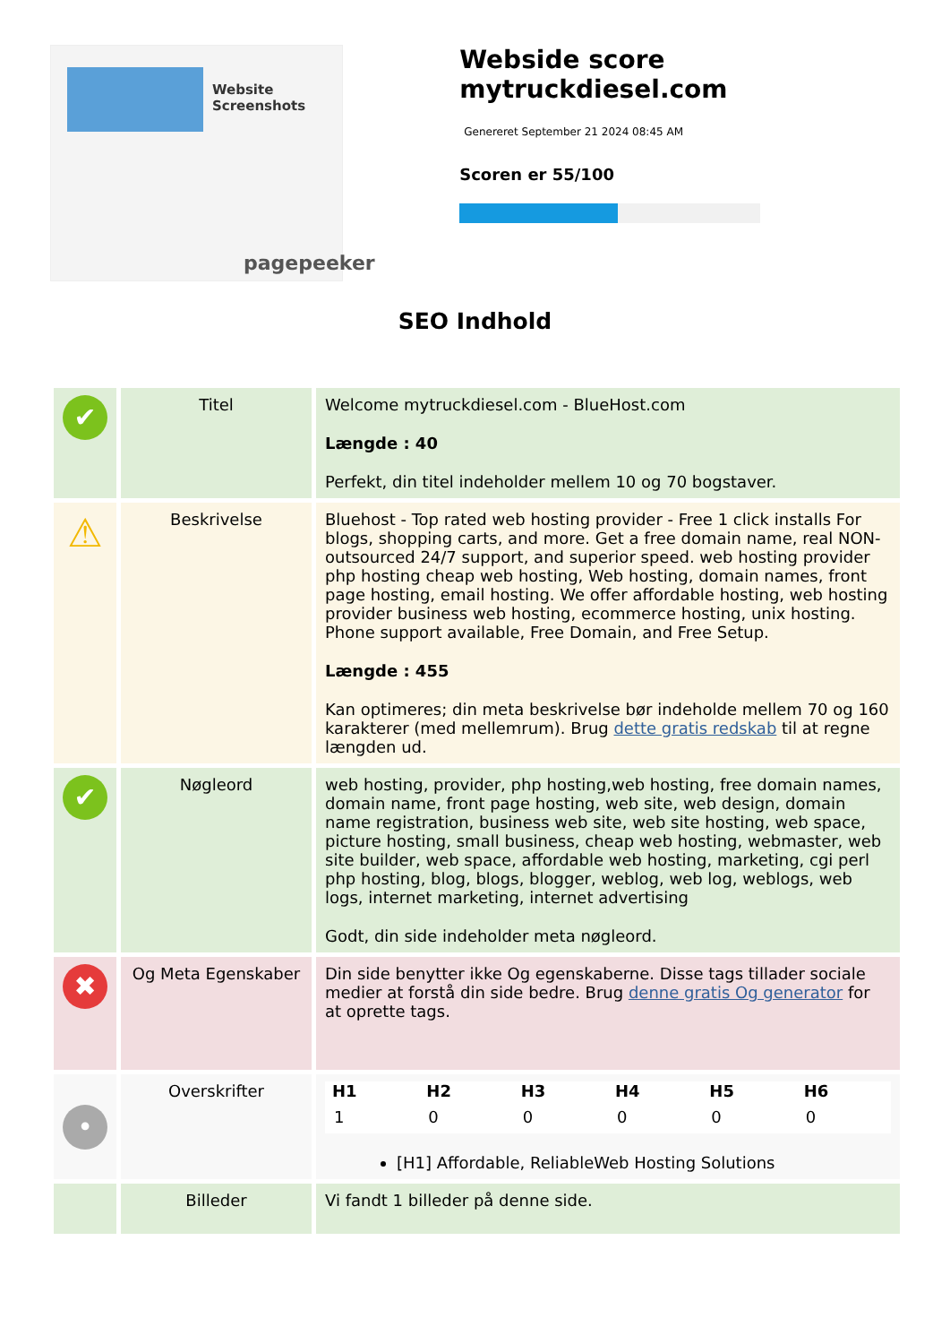Website Screenshots
pagepeeker
Webside score mytruckdiesel.com
Genereret September 21 2024 08:45 AM
Scoren er 55/100
SEO Indhold
| ✔ | Titel | Welcome mytruckdiesel.com - BlueHost.com Længde : 40 Perfekt, din titel indeholder mellem 10 og 70 bogstaver. |
| ⚠ | Beskrivelse | Bluehost - Top rated web hosting provider - Free 1 click installs For blogs, shopping carts, and more. Get a free domain name, real NON-outsourced 24/7 support, and superior speed. web hosting provider php hosting cheap web hosting, Web hosting, domain names, front page hosting, email hosting. We offer affordable hosting, web hosting provider business web hosting, ecommerce hosting, unix hosting. Phone support available, Free Domain, and Free Setup. Længde : 455 Kan optimeres; din meta beskrivelse bør indeholde mellem 70 og 160 karakterer (med mellemrum). Brug dette gratis redskab til at regne længden ud. |
| ✔ | Nøgleord | web hosting, provider, php hosting,web hosting, free domain names, domain name, front page hosting, web site, web design, domain name registration, business web site, web site hosting, web space, picture hosting, small business, cheap web hosting, webmaster, web site builder, web space, affordable web hosting, marketing, cgi perl php hosting, blog, blogs, blogger, weblog, web log, weblogs, web logs, internet marketing, internet advertising Godt, din side indeholder meta nøgleord. |
| ✖ | Og Meta Egenskaber | Din side benytter ikke Og egenskaberne. Disse tags tillader sociale medier at forstå din side bedre. Brug denne gratis Og generator for at oprette tags. |
| • | Overskrifter | / H1 / H2 / H3 / H4 / H5 / H6 / / --- / --- / --- / --- / --- / --- / / 1 / 0 / 0 / 0 / 0 / 0 / [H1] Affordable, ReliableWeb Hosting Solutions |
| | Billeder | Vi fandt 1 billeder på denne side. |